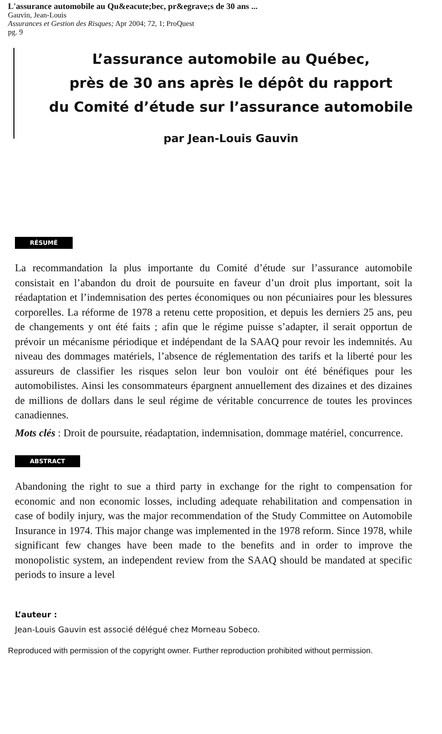L'assurance automobile au Qu&eacute;bec, pr&egrave;s de 30 ans ...
Gauvin, Jean-Louis
Assurances et Gestion des Risques; Apr 2004; 72, 1; ProQuest
pg. 9
L’assurance automobile au Québec,
près de 30 ans après le dépôt du rapport
du Comité d’étude sur l’assurance automobile
par Jean-Louis Gauvin
RÉSUMÉ
La recommandation la plus importante du Comité d’étude sur l’assurance automobile consistait en l’abandon du droit de poursuite en faveur d’un droit plus important, soit la réadaptation et l’indemnisation des pertes économiques ou non pécuniaires pour les blessures corporelles. La réforme de 1978 a retenu cette proposition, et depuis les derniers 25 ans, peu de changements y ont été faits ; afin que le régime puisse s’adapter, il serait opportun de prévoir un mécanisme périodique et indépendant de la SAAQ pour revoir les indemnités. Au niveau des dommages matériels, l’absence de réglementation des tarifs et la liberté pour les assureurs de classifier les risques selon leur bon vouloir ont été bénéfiques pour les automobilistes. Ainsi les consommateurs épargnent annuellement des dizaines et des dizaines de millions de dollars dans le seul régime de véritable concurrence de toutes les provinces canadiennes.
Mots clés : Droit de poursuite, réadaptation, indemnisation, dommage matériel, concurrence.
ABSTRACT
Abandoning the right to sue a third party in exchange for the right to compensation for economic and non economic losses, including adequate rehabilitation and compensation in case of bodily injury, was the major recommendation of the Study Committee on Automobile Insurance in 1974. This major change was implemented in the 1978 reform. Since 1978, while significant few changes have been made to the benefits and in order to improve the monopolistic system, an independent review from the SAAQ should be mandated at specific periods to insure a level
L’auteur :
Jean-Louis Gauvin est associé délégué chez Morneau Sobeco.
Reproduced with permission of the copyright owner. Further reproduction prohibited without permission.